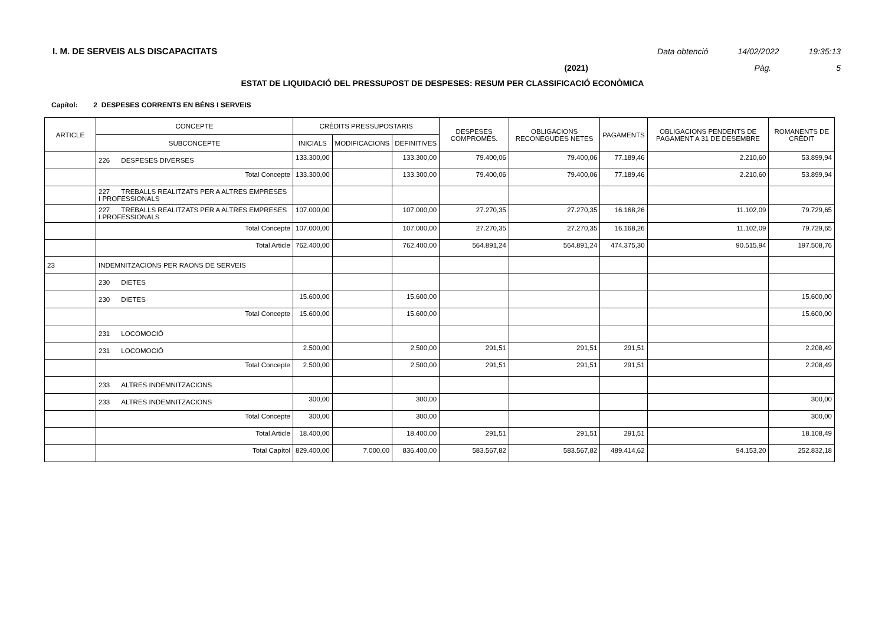I. M. DE SERVEIS ALS DISCAPACITATS
Data obtenció 14/02/2022 19:35:13
(2021) Pàg. 5
ESTAT DE LIQUIDACIÓ DEL PRESSUPOST DE DESPESES: RESUM PER CLASSIFICACIÓ ECONÒMICA
Capítol: 2 DESPESES CORRENTS EN BÉNS I SERVEIS
| ARTICLE | CONCEPTE | CRÈDITS PRESSUPOSTARIS | | | DESPESES COMPROMÈS. | OBLIGACIONS RECONEGUDES NETES | PAGAMENTS | OBLIGACIONS PENDENTS DE PAGAMENT A 31 DE DESEMBRE | ROMANENTS DE CRÈDIT |
| --- | --- | --- | --- | --- | --- | --- | --- | --- | --- |
| | SUBCONCEPTE | INICIALS | MODIFICACIONS | DEFINITIVES | | | | | |
| | 226 DESPESES DIVERSES | 133.300,00 | | 133.300,00 | 79.400,06 | 79.400,06 | 77.189,46 | 2.210,60 | 53.899,94 |
| | Total Concepte | 133.300,00 | | 133.300,00 | 79.400,06 | 79.400,06 | 77.189,46 | 2.210,60 | 53.899,94 |
| | 227 TREBALLS REALITZATS PER A ALTRES EMPRESES I PROFESSIONALS | | | | | | | | |
| | 227 TREBALLS REALITZATS PER A ALTRES EMPRESES I PROFESSIONALS | 107.000,00 | | 107.000,00 | 27.270,35 | 27.270,35 | 16.168,26 | 11.102,09 | 79.729,65 |
| | Total Concepte | 107.000,00 | | 107.000,00 | 27.270,35 | 27.270,35 | 16.168,26 | 11.102,09 | 79.729,65 |
| | Total Article | 762.400,00 | | 762.400,00 | 564.891,24 | 564.891,24 | 474.375,30 | 90.515,94 | 197.508,76 |
| 23 | INDEMNITZACIONS PER RAONS DE SERVEIS | | | | | | | | |
| | 230 DIETES | | | | | | | | |
| | 230 DIETES | 15.600,00 | | 15.600,00 | | | | | 15.600,00 |
| | Total Concepte | 15.600,00 | | 15.600,00 | | | | | 15.600,00 |
| | 231 LOCOMOCIÓ | | | | | | | | |
| | 231 LOCOMOCIÓ | 2.500,00 | | 2.500,00 | 291,51 | 291,51 | 291,51 | | 2.208,49 |
| | Total Concepte | 2.500,00 | | 2.500,00 | 291,51 | 291,51 | 291,51 | | 2.208,49 |
| | 233 ALTRES INDEMNITZACIONS | | | | | | | | |
| | 233 ALTRES INDEMNITZACIONS | 300,00 | | 300,00 | | | | | 300,00 |
| | Total Concepte | 300,00 | | 300,00 | | | | | 300,00 |
| | Total Article | 18.400,00 | | 18.400,00 | 291,51 | 291,51 | 291,51 | | 18.108,49 |
| | Total Capítol | 829.400,00 | 7.000,00 | 836.400,00 | 583.567,82 | 583.567,82 | 489.414,62 | 94.153,20 | 252.832,18 |